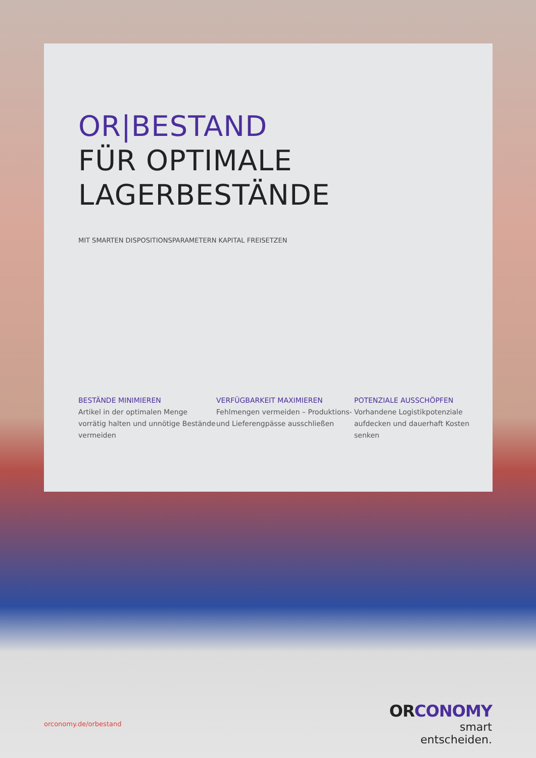OR|BESTAND
FÜR OPTIMALE
LAGERBESTÄNDE
MIT SMARTEN DISPOSITIONSPARAMETERN KAPITAL FREISETZEN
BESTÄNDE MINIMIEREN
Artikel in der optimalen Menge vorrätig halten und unnötige Bestände vermeiden
VERFÜGBARKEIT MAXIMIEREN
Fehlmengen vermeiden – Produktions- und Lieferengpässe ausschließen
POTENZIALE AUSSCHÖPFEN
Vorhandene Logistikpotenziale aufdecken und dauerhaft Kosten senken
orconomy.de/orbestand
ORCONOMY
smart entscheiden.